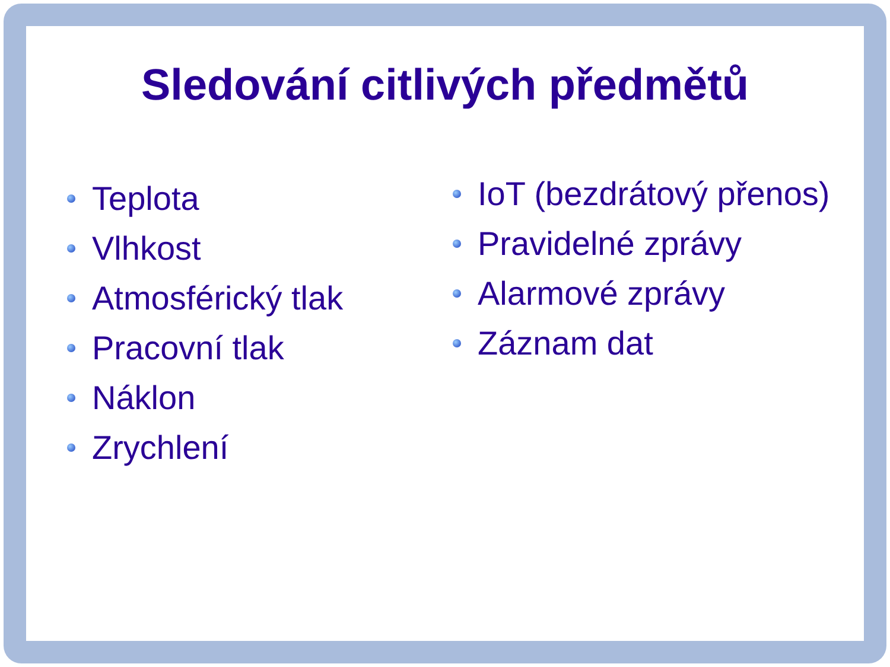Sledování citlivých předmětů
Teplota
Vlhkost
Atmosférický tlak
Pracovní tlak
Náklon
Zrychlení
IoT (bezdrátový přenos)
Pravidelné zprávy
Alarmové zprávy
Záznam dat